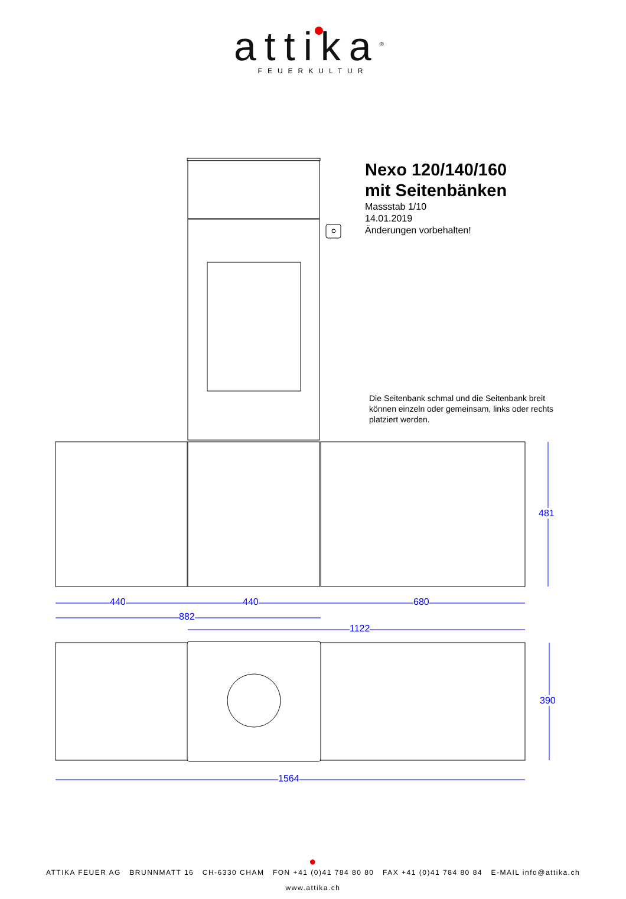attika<sup>®</sup>
FEUERKULTUR
Nexo 120/140/160
mit Seitenbänken
Massstab 1/10
14.01.2019
Änderungen vorbehalten!
Die Seitenbank schmal und die Seitenbank breit können einzeln oder gemeinsam, links oder rechts platziert werden.
440 440 680
882
1122
481
390
1564
●
ATTIKA FEUER AG BRUNNMATT 16 CH-6330 CHAM FON +41 (0)41 784 80 80 FAX +41 (0)41 784 80 84 E-MAIL info@attika.ch
www.attika.ch